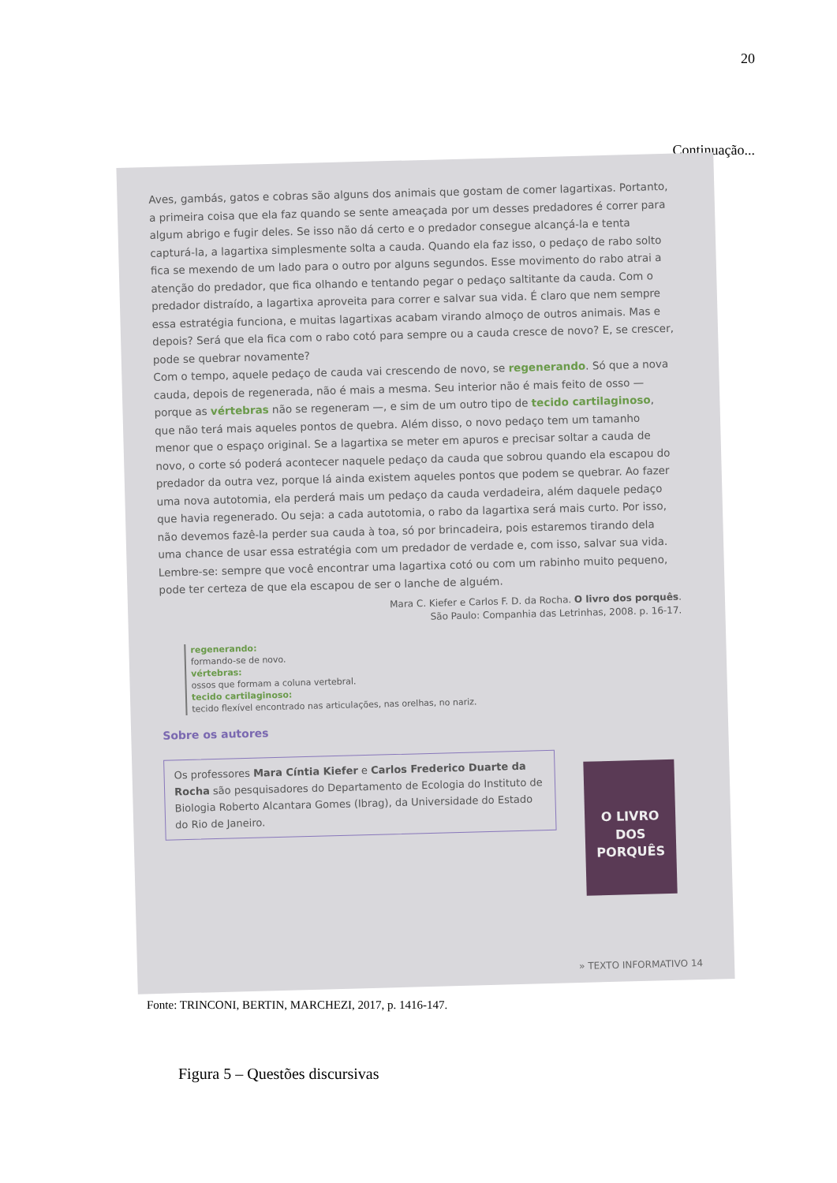20
Continuação...
Aves, gambás, gatos e cobras são alguns dos animais que gostam de comer lagartixas. Portanto, a primeira coisa que ela faz quando se sente ameaçada por um desses predadores é correr para algum abrigo e fugir deles. Se isso não dá certo e o predador consegue alcançá-la e tenta capturá-la, a lagartixa simplesmente solta a cauda. Quando ela faz isso, o pedaço de rabo solto fica se mexendo de um lado para o outro por alguns segundos. Esse movimento do rabo atrai a atenção do predador, que fica olhando e tentando pegar o pedaço saltitante da cauda. Com o predador distraído, a lagartixa aproveita para correr e salvar sua vida. É claro que nem sempre essa estratégia funciona, e muitas lagartixas acabam virando almoço de outros animais. Mas e depois? Será que ela fica com o rabo cotó para sempre ou a cauda cresce de novo? E, se crescer, pode se quebrar novamente?
Com o tempo, aquele pedaço de cauda vai crescendo de novo, se regenerando. Só que a nova cauda, depois de regenerada, não é mais a mesma. Seu interior não é mais feito de osso — porque as vértebras não se regeneram —, e sim de um outro tipo de tecido cartilaginoso, que não terá mais aqueles pontos de quebra. Além disso, o novo pedaço tem um tamanho menor que o espaço original. Se a lagartixa se meter em apuros e precisar soltar a cauda de novo, o corte só poderá acontecer naquele pedaço da cauda que sobrou quando ela escapou do predador da outra vez, porque lá ainda existem aqueles pontos que podem se quebrar. Ao fazer uma nova autotomia, ela perderá mais um pedaço da cauda verdadeira, além daquele pedaço que havia regenerado. Ou seja: a cada autotomia, o rabo da lagartixa será mais curto. Por isso, não devemos fazê-la perder sua cauda à toa, só por brincadeira, pois estaremos tirando dela uma chance de usar essa estratégia com um predador de verdade e, com isso, salvar sua vida. Lembre-se: sempre que você encontrar uma lagartixa cotó ou com um rabinho muito pequeno, pode ter certeza de que ela escapou de ser o lanche de alguém.
Mara C. Kiefer e Carlos F. D. da Rocha. O livro dos porquês.
São Paulo: Companhia das Letrinhas, 2008. p. 16-17.
regenerando:
formando-se de novo.
vértebras:
ossos que formam a coluna vertebral.
tecido cartilaginoso:
tecido flexível encontrado nas articulações, nas orelhas, no nariz.
Sobre os autores
Os professores Mara Cíntia Kiefer e Carlos Frederico Duarte da Rocha são pesquisadores do Departamento de Ecologia do Instituto de Biologia Roberto Alcantara Gomes (Ibrag), da Universidade do Estado do Rio de Janeiro.
O LIVRO DOS PORQUÊS
» TEXTO INFORMATIVO 14
Fonte: TRINCONI, BERTIN, MARCHEZI, 2017, p. 1416-147.
Figura 5 – Questões discursivas